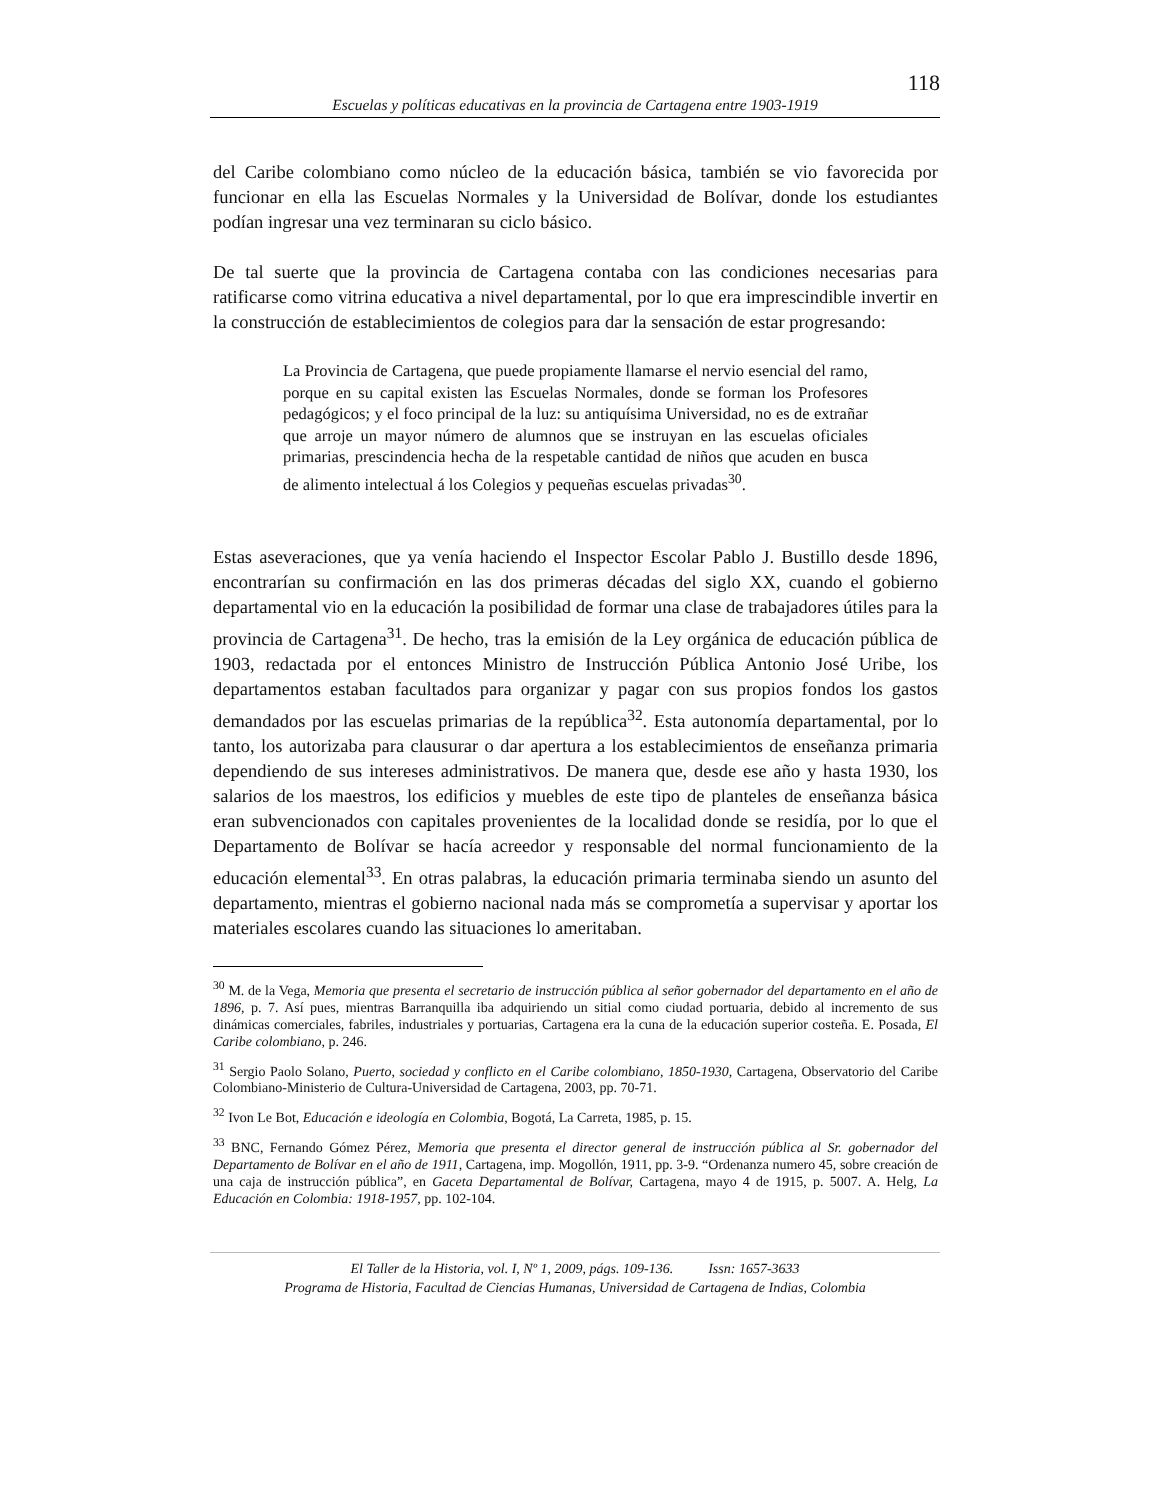118
Escuelas y políticas educativas en la provincia de Cartagena entre 1903-1919
del Caribe colombiano como núcleo de la educación básica, también se vio favorecida por funcionar en ella las Escuelas Normales y la Universidad de Bolívar, donde los estudiantes podían ingresar una vez terminaran su ciclo básico.
De tal suerte que la provincia de Cartagena contaba con las condiciones necesarias para ratificarse como vitrina educativa a nivel departamental, por lo que era imprescindible invertir en la construcción de establecimientos de colegios para dar la sensación de estar progresando:
La Provincia de Cartagena, que puede propiamente llamarse el nervio esencial del ramo, porque en su capital existen las Escuelas Normales, donde se forman los Profesores pedagógicos; y el foco principal de la luz: su antiquísima Universidad, no es de extrañar que arroje un mayor número de alumnos que se instruyan en las escuelas oficiales primarias, prescindencia hecha de la respetable cantidad de niños que acuden en busca de alimento intelectual á los Colegios y pequeñas escuelas privadas<sup>30</sup>.
Estas aseveraciones, que ya venía haciendo el Inspector Escolar Pablo J. Bustillo desde 1896, encontrarían su confirmación en las dos primeras décadas del siglo XX, cuando el gobierno departamental vio en la educación la posibilidad de formar una clase de trabajadores útiles para la provincia de Cartagena<sup>31</sup>. De hecho, tras la emisión de la Ley orgánica de educación pública de 1903, redactada por el entonces Ministro de Instrucción Pública Antonio José Uribe, los departamentos estaban facultados para organizar y pagar con sus propios fondos los gastos demandados por las escuelas primarias de la república<sup>32</sup>. Esta autonomía departamental, por lo tanto, los autorizaba para clausurar o dar apertura a los establecimientos de enseñanza primaria dependiendo de sus intereses administrativos. De manera que, desde ese año y hasta 1930, los salarios de los maestros, los edificios y muebles de este tipo de planteles de enseñanza básica eran subvencionados con capitales provenientes de la localidad donde se residía, por lo que el Departamento de Bolívar se hacía acreedor y responsable del normal funcionamiento de la educación elemental<sup>33</sup>. En otras palabras, la educación primaria terminaba siendo un asunto del departamento, mientras el gobierno nacional nada más se comprometía a supervisar y aportar los materiales escolares cuando las situaciones lo ameritaban.
<sup>30</sup> M. de la Vega, Memoria que presenta el secretario de instrucción pública al señor gobernador del departamento en el año de 1896, p. 7. Así pues, mientras Barranquilla iba adquiriendo un sitial como ciudad portuaria, debido al incremento de sus dinámicas comerciales, fabriles, industriales y portuarias, Cartagena era la cuna de la educación superior costeña. E. Posada, El Caribe colombiano, p. 246.
<sup>31</sup> Sergio Paolo Solano, Puerto, sociedad y conflicto en el Caribe colombiano, 1850-1930, Cartagena, Observatorio del Caribe Colombiano-Ministerio de Cultura-Universidad de Cartagena, 2003, pp. 70-71.
<sup>32</sup> Ivon Le Bot, Educación e ideología en Colombia, Bogotá, La Carreta, 1985, p. 15.
<sup>33</sup> BNC, Fernando Gómez Pérez, Memoria que presenta el director general de instrucción pública al Sr. gobernador del Departamento de Bolívar en el año de 1911, Cartagena, imp. Mogollón, 1911, pp. 3-9. “Ordenanza numero 45, sobre creación de una caja de instrucción pública”, en Gaceta Departamental de Bolívar, Cartagena, mayo 4 de 1915, p. 5007. A. Helg, La Educación en Colombia: 1918-1957, pp. 102-104.
El Taller de la Historia, vol. I, Nº 1, 2009, págs. 109-136. Issn: 1657-3633
Programa de Historia, Facultad de Ciencias Humanas, Universidad de Cartagena de Indias, Colombia